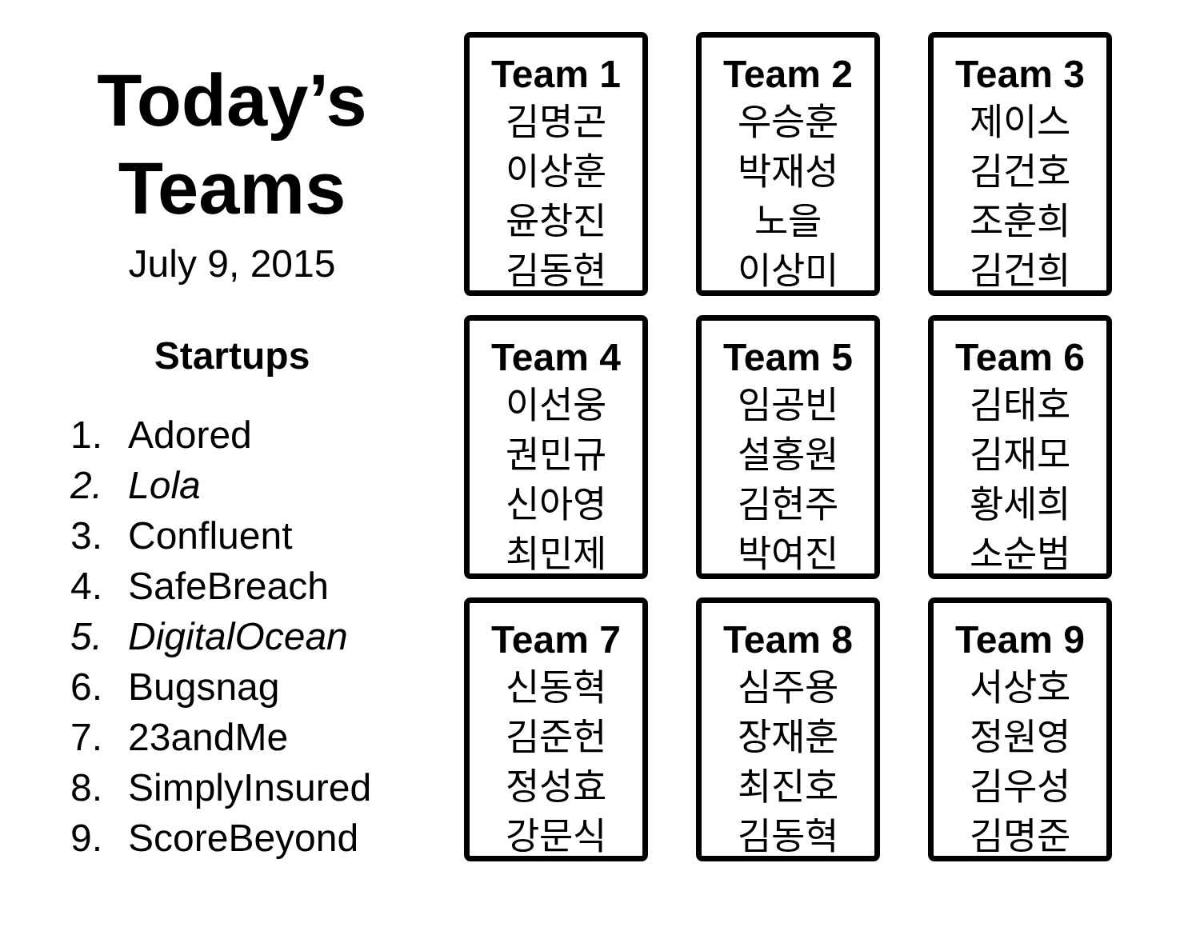Today’s
Teams
July 9, 2015
Startups
1. Adored
2. Lola
3. Confluent
4. SafeBreach
5. DigitalOcean
6. Bugsnag
7. 23andMe
8. SimplyInsured
9. ScoreBeyond
Team 1
김명곤
이상훈
윤창진
김동현
Team 2
우승훈
박재성
노을
이상미
Team 3
제이스
김건호
조훈희
김건희
Team 4
이선웅
권민규
신아영
최민제
Team 5
임공빈
설홍원
김현주
박여진
Team 6
김태호
김재모
황세희
소순범
Team 7
신동혁
김준헌
정성효
강문식
Team 8
심주용
장재훈
최진호
김동혁
Team 9
서상호
정원영
김우성
김명준